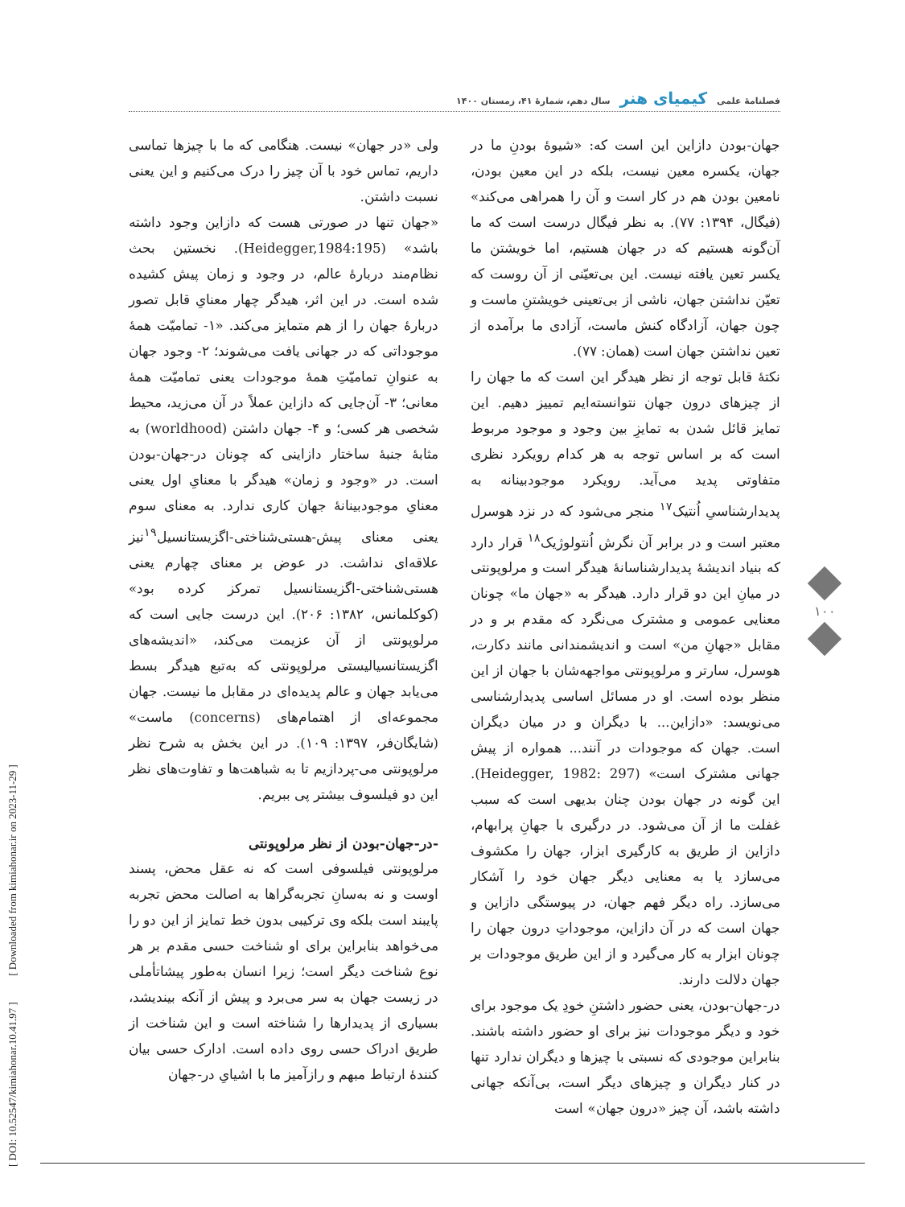فصلنامهٔ علمی کیمیای هنر سال دهم، شمارهٔ ۴۱، زمستان ۱۴۰۰
جهان-بودن دازاین این است که: «شیوهٔ بودنِ ما در جهان، یکسره معین نیست، بلکه در این معین بودن، نامعین بودن هم در کار است و آن را همراهی می‌کند» (فیگال، ۱۳۹۴: ۷۷). به نظر فیگال درست است که ما آن‌گونه هستیم که در جهان هستیم، اما خویشتن ما یکسر تعین یافته نیست. این بی‌تعیّنی از آن روست که تعیّن نداشتن جهان، ناشی از بی‌تعینی خویشتنِ ماست و چون جهان، آزادگاه کنش ماست، آزادی ما برآمده از تعین نداشتن جهان است (همان: ۷۷).
نکتهٔ قابل توجه از نظر هیدگر این است که ما جهان را از چیزهای درون جهان نتوانسته‌ایم تمییز دهیم. این تمایز قائل شدن به تمایزِ بین وجود و موجود مربوط است که بر اساس توجه به هر کدام رویکرد نظری متفاوتی پدید می‌آید. رویکرد موجودبینانه به پدیدارشناسیِ اُنتیک<sup>۱۷</sup> منجر می‌شود که در نزد هوسرل معتبر است و در برابر آن نگرش اُنتولوژیک<sup>۱۸</sup> قرار دارد که بنیاد اندیشهٔ پدیدارشناسانهٔ هیدگر است و مرلوپونتی در میانِ این دو قرار دارد. هیدگر به «جهان ما» چونان معنایی عمومی و مشترک می‌نگرد که مقدم بر و در مقابل «جهانِ من» است و اندیشمندانی مانند دکارت، هوسرل، سارتر و مرلوپونتی مواجهه‌شان با جهان از این منظر بوده است. او در مسائل اساسی پدیدارشناسی می‌نویسد: «دازاین... با دیگران و در میان دیگران است. جهان که موجودات در آنند... همواره از پیش جهانی مشترک است» (Heidegger, 1982: 297). این گونه در جهان بودن چنان بدیهی است که سبب غفلت ما از آن می‌شود. در درگیری با جهانِ پرابهام، دازاین از طریق به کارگیری ابزار، جهان را مکشوف می‌سازد یا به معنایی دیگر جهان خود را آشکار می‌سازد. راه دیگر فهم جهان، در پیوستگی دازاین و جهان است که در آن دازاین، موجوداتِ درون جهان را چونان ابزار به کار می‌گیرد و از این طریق موجودات بر جهان دلالت دارند.
در-جهان-بودن، یعنی حضور داشتنِ خودِ یک موجود برای خود و دیگر موجودات نیز برای او حضور داشته باشند. بنابراین موجودی که نسبتی با چیزها و دیگران ندارد تنها در کنار دیگران و چیزهای دیگر است، بی‌آنکه جهانی داشته باشد، آن چیز «درون جهان» است
ولی «در جهان» نیست. هنگامی که ما با چیزها تماسی داریم، تماس خود با آن چیز را درک می‌کنیم و این یعنی نسبت داشتن.
«جهان تنها در صورتی هست که دازاین وجود داشته باشد» (Heidegger,1984:195). نخستین بحث نظام‌مند دربارهٔ عالم، در وجود و زمان پیش کشیده شده است. در این اثر، هیدگر چهار معنایِ قابل تصور دربارهٔ جهان را از هم متمایز می‌کند. «۱- تمامیّت همهٔ موجوداتی که در جهانی یافت می‌شوند؛ ۲- وجود جهان به عنوانِ تمامیّتِ همهٔ موجودات یعنی تمامیّت همهٔ معانی؛ ۳- آن‌جایی که دازاین عملاً در آن می‌زید، محیط شخصی هر کسی؛ و ۴- جهان داشتن (worldhood) به مثابهٔ جنبهٔ ساختار دازاینی که چونان در-جهان-بودن است. در «وجود و زمان» هیدگر با معنایِ اول یعنی معنایِ موجودبینانهٔ جهان کاری ندارد. به معنای سوم یعنی معنای پیش-هستی‌شناختی-اگزیستانسیل<sup>۱۹</sup>نیز علاقه‌ای نداشت. در عوض بر معنای چهارم یعنی هستی‌شناختی-اگزیستانسیل تمرکز کرده بود» (کوکلمانس، ۱۳۸۲: ۲۰۶). این درست جایی است که مرلوپونتی از آن عزیمت می‌کند، «اندیشه‌های اگزیستانسیالیستی مرلوپونتی که به‌تبع هیدگر بسط می‌یابد جهان و عالم پدیده‌ای در مقابل ما نیست. جهان مجموعه‌ای از اهتمام‌های (concerns) ماست» (شایگان‌فر، ۱۳۹۷: ۱۰۹). در این بخش به شرح نظر مرلوپونتی می‌-پردازیم تا به شباهت‌ها و تفاوت‌های نظر این دو فیلسوف بیشتر پی ببریم.
-در-جهان-بودن از نظر مرلوپونتی
مرلوپونتی فیلسوفی است که نه عقل محض، پسند اوست و نه به‌سانِ تجربه‌گراها به اصالت محض تجربه پایبند است بلکه وی ترکیبی بدون خط تمایز از این دو را می‌خواهد بنابراین برای او شناخت حسی مقدم بر هر نوع شناخت دیگر است؛ زیرا انسان به‌طور پیشاتأملی در زیست جهان به سر می‌برد و پیش از آنکه بیندیشد، بسیاری از پدیدارها را شناخته است و این شناخت از طریق ادراک حسی روی داده است. ادارک حسی بیان کنندهٔ ارتباط مبهم و رازآمیز ما با اشیایِ در-جهان
[ DOI: 10.52547/kimiahonar.10.41.97 ] [ Downloaded from kimiahonar.ir on 2023-11-29 ]
۱۰۰